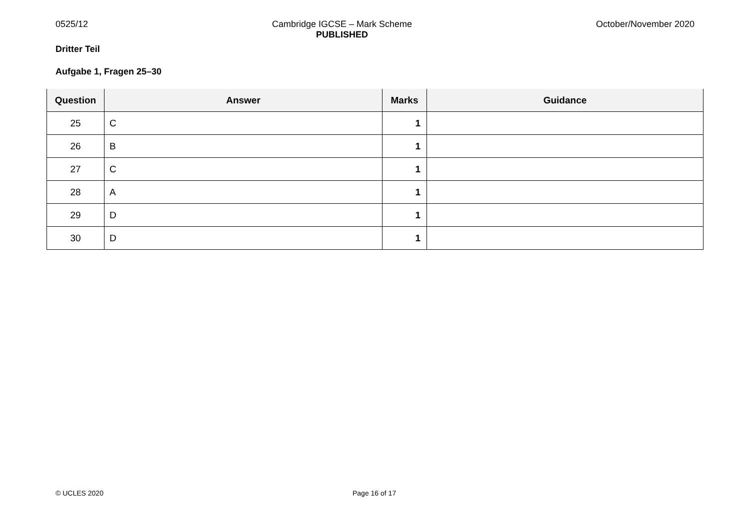0525/12 Cambridge IGCSE – Mark Scheme
PUBLISHED
October/November 2020
Dritter Teil
Aufgabe 1, Fragen 25–30
| Question | Answer | Marks | Guidance |
| --- | --- | --- | --- |
| 25 | C | 1 | |
| 26 | B | 1 | |
| 27 | C | 1 | |
| 28 | A | 1 | |
| 29 | D | 1 | |
| 30 | D | 1 | |
© UCLES 2020 Page 16 of 17